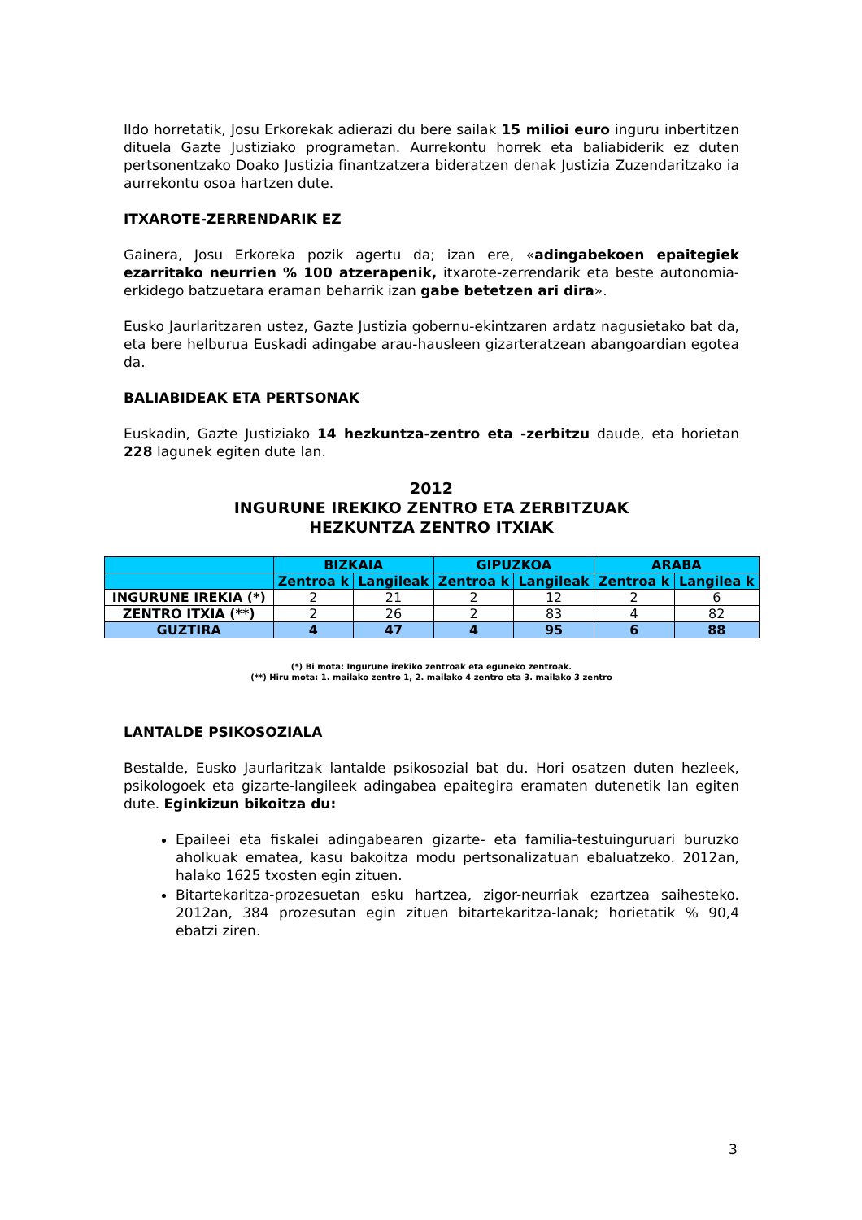Ildo horretatik, Josu Erkorekak adierazi du bere sailak 15 milioi euro inguru inbertitzen dituela Gazte Justiziako programetan. Aurrekontu horrek eta baliabiderik ez duten pertsonentzako Doako Justizia finantzatzera bideratzen denak Justizia Zuzendaritzako ia aurrekontu osoa hartzen dute.
ITXAROTE-ZERRENDARIK EZ
Gainera, Josu Erkoreka pozik agertu da; izan ere, «adingabekoen epaitegiek ezarritako neurrien % 100 atzerapenik, itxarote-zerrendarik eta beste autonomia-erkidego batzuetara eraman beharrik izan gabe betetzen ari dira».
Eusko Jaurlaritzaren ustez, Gazte Justizia gobernu-ekintzaren ardatz nagusietako bat da, eta bere helburua Euskadi adingabe arau-hausleen gizarteratzean abangoardian egotea da.
BALIABIDEAK ETA PERTSONAK
Euskadin, Gazte Justiziako 14 hezkuntza-zentro eta -zerbitzu daude, eta horietan 228 lagunek egiten dute lan.
2012
INGURUNE IREKIKO ZENTRO ETA ZERBITZUAK
HEZKUNTZA ZENTRO ITXIAK
| | BIZKAIA | | GIPUZKOA | | ARABA | |
| --- | --- | --- | --- | --- | --- | --- |
| | Zentroa k | Langileak | Zentroa k | Langileak | Zentroa k | Langilea k |
| INGURUNE IREKIA (*) | 2 | 21 | 2 | 12 | 2 | 6 |
| ZENTRO ITXIA (**) | 2 | 26 | 2 | 83 | 4 | 82 |
| GUZTIRA | 4 | 47 | 4 | 95 | 6 | 88 |
(*) Bi mota: Ingurune irekiko zentroak eta eguneko zentroak.
(**) Hiru mota: 1. mailako zentro 1, 2. mailako 4 zentro eta 3. mailako 3 zentro
LANTALDE PSIKOSOZIALA
Bestalde, Eusko Jaurlaritzak lantalde psikosozial bat du. Hori osatzen duten hezleek, psikologoek eta gizarte-langileek adingabea epaitegira eramaten dutenetik lan egiten dute. Eginkizun bikoitza du:
Epaileei eta fiskalei adingabearen gizarte- eta familia-testuinguruari buruzko aholkuak ematea, kasu bakoitza modu pertsonalizatuan ebaluatzeko. 2012an, halako 1625 txosten egin zituen.
Bitartekaritza-prozesuetan esku hartzea, zigor-neurriak ezartzea saihesteko. 2012an, 384 prozesutan egin zituen bitartekaritza-lanak; horietatik % 90,4 ebatzi ziren.
3